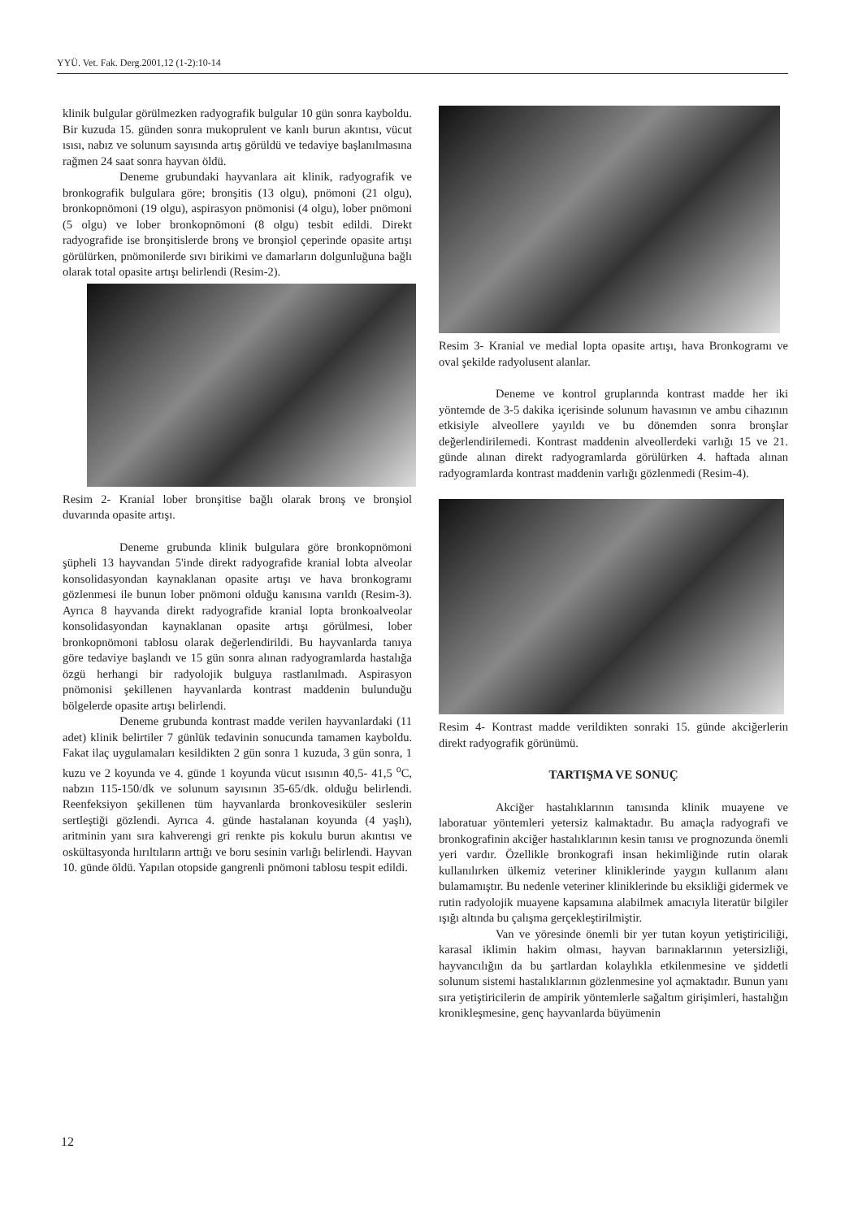YYÜ. Vet. Fak. Derg.2001,12 (1-2):10-14
klinik bulgular görülmezken radyografik bulgular 10 gün sonra kayboldu. Bir kuzuda 15. günden sonra mukoprulent ve kanlı burun akıntısı, vücut ısısı, nabız ve solunum sayısında artış görüldü ve tedaviye başlanılmasına rağmen 24 saat sonra hayvan öldü.
Deneme grubundaki hayvanlara ait klinik, radyografik ve bronkografik bulgulara göre; bronşitis (13 olgu), pnömoni (21 olgu), bronkopnömoni (19 olgu), aspirasyon pnömonisi (4 olgu), lober pnömoni (5 olgu) ve lober bronkopnömoni (8 olgu) tesbit edildi. Direkt radyografide ise bronşitislerde bronş ve bronşiol çeperinde opasite artışı görülürken, pnömonilerde sıvı birikimi ve damarların dolgunluğuna bağlı olarak total opasite artışı belirlendi (Resim-2).
Resim 2- Kranial lober bronşitise bağlı olarak bronş ve bronşiol duvarında opasite artışı.
Deneme grubunda klinik bulgulara göre bronkopnömoni şüpheli 13 hayvandan 5'inde direkt radyografide kranial lobta alveolar konsolidasyondan kaynaklanan opasite artışı ve hava bronkogramı gözlenmesi ile bunun lober pnömoni olduğu kanısına varıldı (Resim-3). Ayrıca 8 hayvanda direkt radyografide kranial lopta bronkoalveolar konsolidasyondan kaynaklanan opasite artışı görülmesi, lober bronkopnömoni tablosu olarak değerlendirildi. Bu hayvanlarda tanıya göre tedaviye başlandı ve 15 gün sonra alınan radyogramlarda hastalığa özgü herhangi bir radyolojik bulguya rastlanılmadı. Aspirasyon pnömonisi şekillenen hayvanlarda kontrast maddenin bulunduğu bölgelerde opasite artışı belirlendi.
Deneme grubunda kontrast madde verilen hayvanlardaki (11 adet) klinik belirtiler 7 günlük tedavinin sonucunda tamamen kayboldu. Fakat ilaç uygulamaları kesildikten 2 gün sonra 1 kuzuda, 3 gün sonra, 1 kuzu ve 2 koyunda ve 4. günde 1 koyunda vücut ısısının 40,5- 41,5 <sup>o</sup>C, nabzın 115-150/dk ve solunum sayısının 35-65/dk. olduğu belirlendi. Reenfeksiyon şekillenen tüm hayvanlarda bronkovesiküler seslerin sertleştiği gözlendi. Ayrıca 4. günde hastalanan koyunda (4 yaşlı), aritminin yanı sıra kahverengi gri renkte pis kokulu burun akıntısı ve oskültasyonda hırıltıların arttığı ve boru sesinin varlığı belirlendi. Hayvan 10. günde öldü. Yapılan otopside gangrenli pnömoni tablosu tespit edildi.
Resim 3- Kranial ve medial lopta opasite artışı, hava Bronkogramı ve oval şekilde radyolusent alanlar.
Deneme ve kontrol gruplarında kontrast madde her iki yöntemde de 3-5 dakika içerisinde solunum havasının ve ambu cihazının etkisiyle alveollere yayıldı ve bu dönemden sonra bronşlar değerlendirilemedi. Kontrast maddenin alveollerdeki varlığı 15 ve 21. günde alınan direkt radyogramlarda görülürken 4. haftada alınan radyogramlarda kontrast maddenin varlığı gözlenmedi (Resim-4).
Resim 4- Kontrast madde verildikten sonraki 15. günde akciğerlerin direkt radyografik görünümü.
TARTIŞMA VE SONUÇ
Akciğer hastalıklarının tanısında klinik muayene ve laboratuar yöntemleri yetersiz kalmaktadır. Bu amaçla radyografi ve bronkografinin akciğer hastalıklarının kesin tanısı ve prognozunda önemli yeri vardır. Özellikle bronkografi insan hekimliğinde rutin olarak kullanılırken ülkemiz veteriner kliniklerinde yaygın kullanım alanı bulamamıştır. Bu nedenle veteriner kliniklerinde bu eksikliği gidermek ve rutin radyolojik muayene kapsamına alabilmek amacıyla literatür bilgiler ışığı altında bu çalışma gerçekleştirilmiştir.
Van ve yöresinde önemli bir yer tutan koyun yetiştiriciliği, karasal iklimin hakim olması, hayvan barınaklarının yetersizliği, hayvancılığın da bu şartlardan kolaylıkla etkilenmesine ve şiddetli solunum sistemi hastalıklarının gözlenmesine yol açmaktadır. Bunun yanı sıra yetiştiricilerin de ampirik yöntemlerle sağaltım girişimleri, hastalığın kronikleşmesine, genç hayvanlarda büyümenin
12